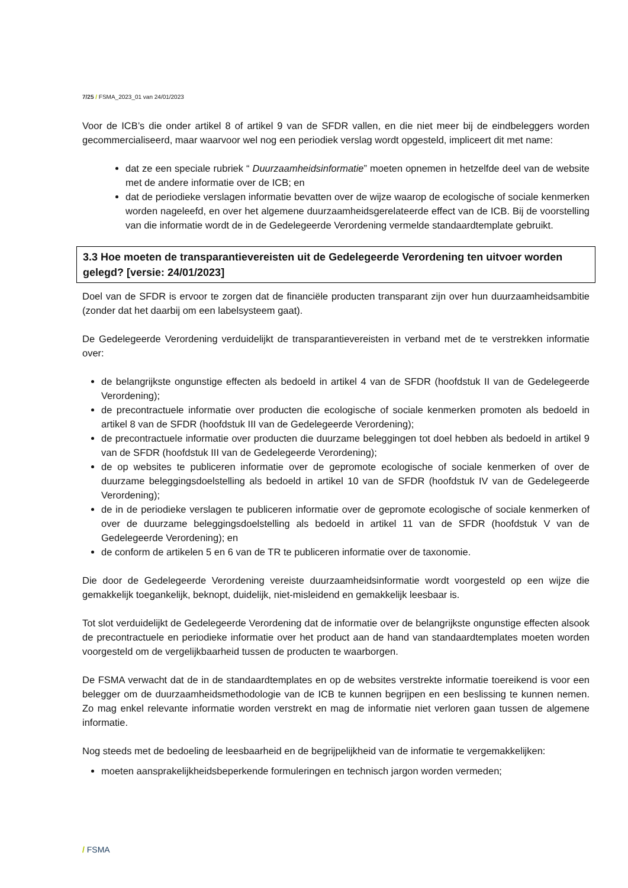7/25 / FSMA_2023_01 van 24/01/2023
Voor de ICB’s die onder artikel 8 of artikel 9 van de SFDR vallen, en die niet meer bij de eindbeleggers worden gecommercialiseerd, maar waarvoor wel nog een periodiek verslag wordt opgesteld, impliceert dit met name:
dat ze een speciale rubriek “ Duurzaamheidsinformatie” moeten opnemen in hetzelfde deel van de website met de andere informatie over de ICB; en
dat de periodieke verslagen informatie bevatten over de wijze waarop de ecologische of sociale kenmerken worden nageleefd, en over het algemene duurzaamheidsgerelateerde effect van de ICB. Bij de voorstelling van die informatie wordt de in de Gedelegeerde Verordening vermelde standaardtemplate gebruikt.
3.3 Hoe moeten de transparantievereisten uit de Gedelegeerde Verordening ten uitvoer worden gelegd? [versie: 24/01/2023]
Doel van de SFDR is ervoor te zorgen dat de financiële producten transparant zijn over hun duurzaamheidsambitie (zonder dat het daarbij om een labelsysteem gaat).
De Gedelegeerde Verordening verduidelijkt de transparantievereisten in verband met de te verstrekken informatie over:
de belangrijkste ongunstige effecten als bedoeld in artikel 4 van de SFDR (hoofdstuk II van de Gedelegeerde Verordening);
de precontractuele informatie over producten die ecologische of sociale kenmerken promoten als bedoeld in artikel 8 van de SFDR (hoofdstuk III van de Gedelegeerde Verordening);
de precontractuele informatie over producten die duurzame beleggingen tot doel hebben als bedoeld in artikel 9 van de SFDR (hoofdstuk III van de Gedelegeerde Verordening);
de op websites te publiceren informatie over de gepromote ecologische of sociale kenmerken of over de duurzame beleggingsdoelstelling als bedoeld in artikel 10 van de SFDR (hoofdstuk IV van de Gedelegeerde Verordening);
de in de periodieke verslagen te publiceren informatie over de gepromote ecologische of sociale kenmerken of over de duurzame beleggingsdoelstelling als bedoeld in artikel 11 van de SFDR (hoofdstuk V van de Gedelegeerde Verordening); en
de conform de artikelen 5 en 6 van de TR te publiceren informatie over de taxonomie.
Die door de Gedelegeerde Verordening vereiste duurzaamheidsinformatie wordt voorgesteld op een wijze die gemakkelijk toegankelijk, beknopt, duidelijk, niet-misleidend en gemakkelijk leesbaar is.
Tot slot verduidelijkt de Gedelegeerde Verordening dat de informatie over de belangrijkste ongunstige effecten alsook de precontractuele en periodieke informatie over het product aan de hand van standaardtemplates moeten worden voorgesteld om de vergelijkbaarheid tussen de producten te waarborgen.
De FSMA verwacht dat de in de standaardtemplates en op de websites verstrekte informatie toereikend is voor een belegger om de duurzaamheidsmethodologie van de ICB te kunnen begrijpen en een beslissing te kunnen nemen. Zo mag enkel relevante informatie worden verstrekt en mag de informatie niet verloren gaan tussen de algemene informatie.
Nog steeds met de bedoeling de leesbaarheid en de begrijpelijkheid van de informatie te vergemakkelijken:
moeten aansprakelijkheidsbeperkende formuleringen en technisch jargon worden vermeden;
/ FSMA